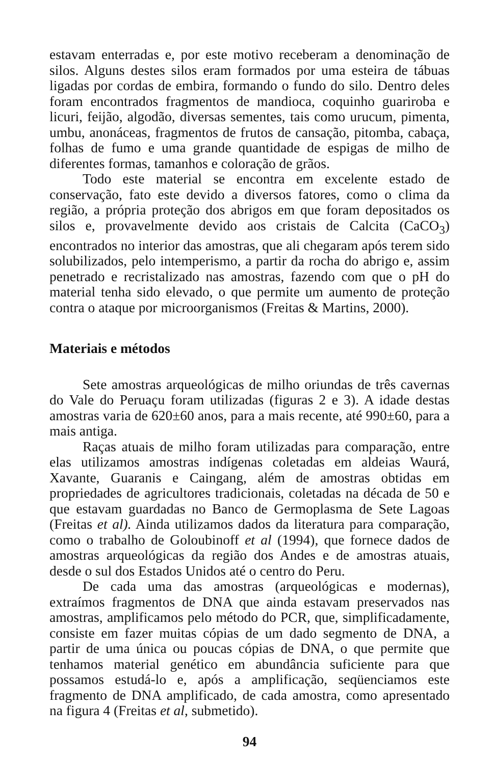estavam enterradas e, por este motivo receberam a denominação de silos. Alguns destes silos eram formados por uma esteira de tábuas ligadas por cordas de embira, formando o fundo do silo. Dentro deles foram encontrados fragmentos de mandioca, coquinho guariroba e licuri, feijão, algodão, diversas sementes, tais como urucum, pimenta, umbu, anonáceas, fragmentos de frutos de cansação, pitomba, cabaça, folhas de fumo e uma grande quantidade de espigas de milho de diferentes formas, tamanhos e coloração de grãos.
Todo este material se encontra em excelente estado de conservação, fato este devido a diversos fatores, como o clima da região, a própria proteção dos abrigos em que foram depositados os silos e, provavelmente devido aos cristais de Calcita (CaCO<sub>3</sub>) encontrados no interior das amostras, que ali chegaram após terem sido solubilizados, pelo intemperismo, a partir da rocha do abrigo e, assim penetrado e recristalizado nas amostras, fazendo com que o pH do material tenha sido elevado, o que permite um aumento de proteção contra o ataque por microorganismos (Freitas & Martins, 2000).
Materiais e métodos
Sete amostras arqueológicas de milho oriundas de três cavernas do Vale do Peruaçu foram utilizadas (figuras 2 e 3). A idade destas amostras varia de 620±60 anos, para a mais recente, até 990±60, para a mais antiga.
Raças atuais de milho foram utilizadas para comparação, entre elas utilizamos amostras indígenas coletadas em aldeias Waurá, Xavante, Guaranis e Caingang, além de amostras obtidas em propriedades de agricultores tradicionais, coletadas na década de 50 e que estavam guardadas no Banco de Germoplasma de Sete Lagoas (Freitas et al). Ainda utilizamos dados da literatura para comparação, como o trabalho de Goloubinoff et al (1994), que fornece dados de amostras arqueológicas da região dos Andes e de amostras atuais, desde o sul dos Estados Unidos até o centro do Peru.
De cada uma das amostras (arqueológicas e modernas), extraímos fragmentos de DNA que ainda estavam preservados nas amostras, amplificamos pelo método do PCR, que, simplificadamente, consiste em fazer muitas cópias de um dado segmento de DNA, a partir de uma única ou poucas cópias de DNA, o que permite que tenhamos material genético em abundância suficiente para que possamos estudá-lo e, após a amplificação, seqüenciamos este fragmento de DNA amplificado, de cada amostra, como apresentado na figura 4 (Freitas et al, submetido).
94